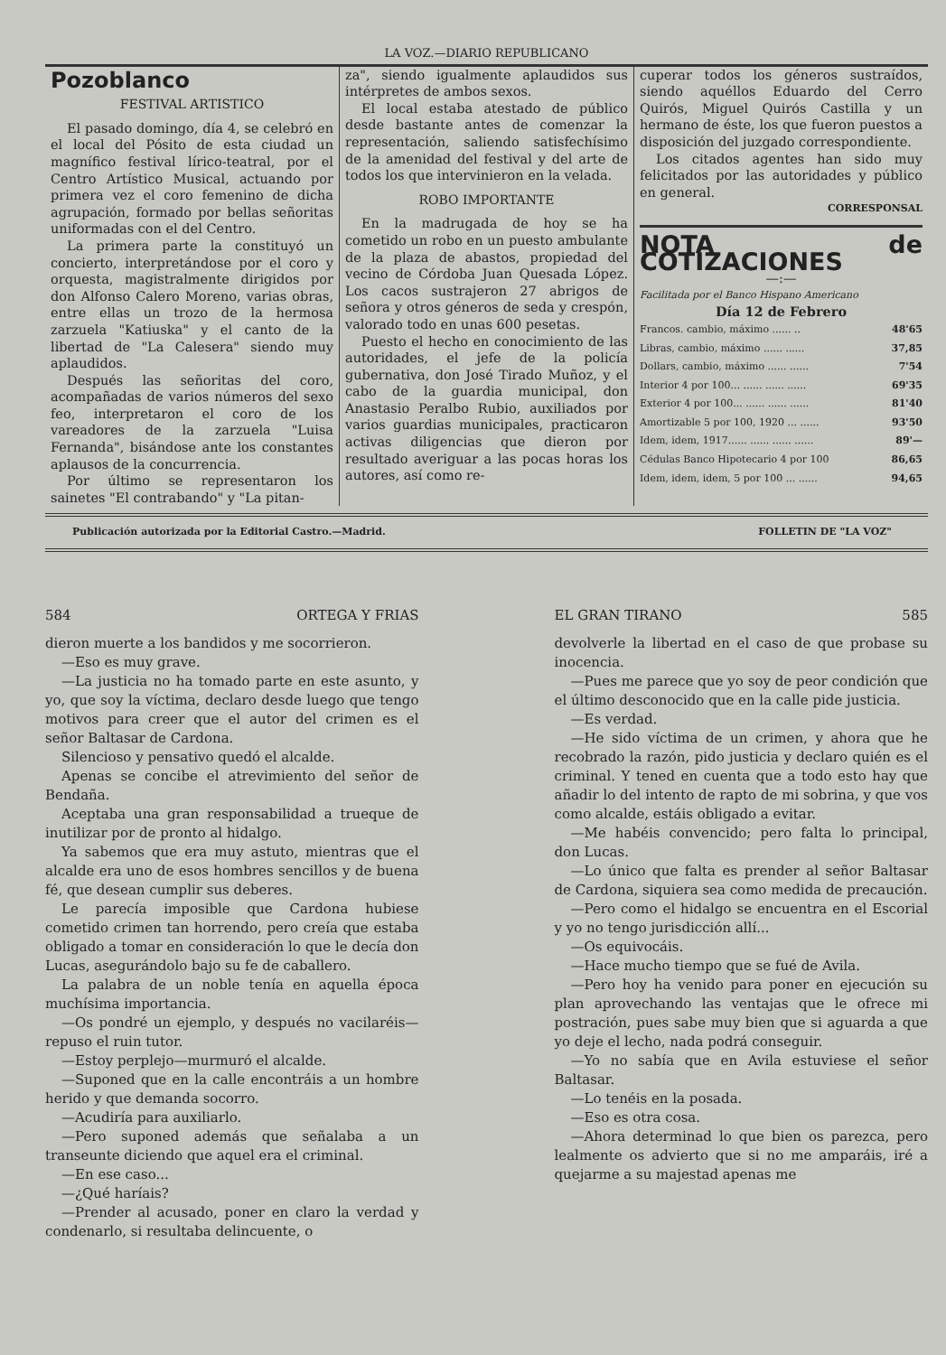LA VOZ.—DIARIO REPUBLICANO
Pozoblanco
FESTIVAL ARTISTICO
El pasado domingo, día 4, se celebró en el local del Pósito de esta ciudad un magnífico festival lírico-teatral, por el Centro Artístico Musical, actuando por primera vez el coro femenino de dicha agrupación, formado por bellas señoritas uniformadas con el del Centro.
La primera parte la constituyó un concierto, interpretándose por el coro y orquesta, magistralmente dirigidos por don Alfonso Calero Moreno, varias obras, entre ellas un trozo de la hermosa zarzuela "Katiuska" y el canto de la libertad de "La Calesera" siendo muy aplaudidos.
Después las señoritas del coro, acompañadas de varios números del sexo feo, interpretaron el coro de los vareadores de la zarzuela "Luisa Fernanda", bisándose ante los constantes aplausos de la concurrencia.
Por último se representaron los sainetes "El contrabando" y "La pitan-
za", siendo igualmente aplaudidos sus intérpretes de ambos sexos.
El local estaba atestado de público desde bastante antes de comenzar la representación, saliendo satisfechísimo de la amenidad del festival y del arte de todos los que intervinieron en la velada.
ROBO IMPORTANTE
En la madrugada de hoy se ha cometido un robo en un puesto ambulante de la plaza de abastos, propiedad del vecino de Córdoba Juan Quesada López. Los cacos sustrajeron 27 abrigos de señora y otros géneros de seda y crespón, valorado todo en unas 600 pesetas.
Puesto el hecho en conocimiento de las autoridades, el jefe de la policía gubernativa, don José Tirado Muñoz, y el cabo de la guardia municipal, don Anastasio Peralbo Rubio, auxiliados por varios guardias municipales, practicaron activas diligencias que dieron por resultado averiguar a las pocas horas los autores, así como re-
cuperar todos los géneros sustraídos, siendo aquéllos Eduardo del Cerro Quirós, Miguel Quirós Castilla y un hermano de éste, los que fueron puestos a disposición del juzgado correspondiente.
Los citados agentes han sido muy felicitados por las autoridades y público en general.
CORRESPONSAL
NOTA de COTIZACIONES
—:—
Facilitada por el Banco Hispano Americano
Día 12 de Febrero
| Francos. cambio, máximo ...... .. | 48'65 |
| Libras, cambio, máximo ...... ...... | 37,85 |
| Dollars, cambio, máximo ...... ...... | 7'54 |
| Interior 4 por 100... ...... ...... ...... | 69'35 |
| Exterior 4 por 100... ...... ...... ...... | 81'40 |
| Amortizable 5 por 100, 1920 ... ...... | 93'50 |
| Idem, idem, 1917...... ...... ...... ...... | 89'— |
| Cédulas Banco Hipotecario 4 por 100 | 86,65 |
| Idem, idem, idem, 5 por 100 ... ...... | 94,65 |
Publicación autorizada por la Editorial Castro.—Madrid. FOLLETIN DE "LA VOZ"
584 ORTEGA Y FRIAS
dieron muerte a los bandidos y me socorrieron.
—Eso es muy grave.
—La justicia no ha tomado parte en este asunto, y yo, que soy la víctima, declaro desde luego que tengo motivos para creer que el autor del crimen es el señor Baltasar de Cardona.
Silencioso y pensativo quedó el alcalde.
Apenas se concibe el atrevimiento del señor de Bendaña.
Aceptaba una gran responsabilidad a trueque de inutilizar por de pronto al hidalgo.
Ya sabemos que era muy astuto, mientras que el alcalde era uno de esos hombres sencillos y de buena fé, que desean cumplir sus deberes.
Le parecía imposible que Cardona hubiese cometido crimen tan horrendo, pero creía que estaba obligado a tomar en consideración lo que le decía don Lucas, asegurándolo bajo su fe de caballero.
La palabra de un noble tenía en aquella época muchísima importancia.
—Os pondré un ejemplo, y después no vacilaréis—repuso el ruin tutor.
—Estoy perplejo—murmuró el alcalde.
—Suponed que en la calle encontráis a un hombre herido y que demanda socorro.
—Acudiría para auxiliarlo.
—Pero suponed además que señalaba a un transeunte diciendo que aquel era el criminal.
—En ese caso...
—¿Qué haríais?
—Prender al acusado, poner en claro la verdad y condenarlo, si resultaba delincuente, o
EL GRAN TIRANO 585
devolverle la libertad en el caso de que probase su inocencia.
—Pues me parece que yo soy de peor condición que el último desconocido que en la calle pide justicia.
—Es verdad.
—He sido víctima de un crimen, y ahora que he recobrado la razón, pido justicia y declaro quién es el criminal. Y tened en cuenta que a todo esto hay que añadir lo del intento de rapto de mi sobrina, y que vos como alcalde, estáis obligado a evitar.
—Me habéis convencido; pero falta lo principal, don Lucas.
—Lo único que falta es prender al señor Baltasar de Cardona, siquiera sea como medida de precaución.
—Pero como el hidalgo se encuentra en el Escorial y yo no tengo jurisdicción allí...
—Os equivocáis.
—Hace mucho tiempo que se fué de Avila.
—Pero hoy ha venido para poner en ejecución su plan aprovechando las ventajas que le ofrece mi postración, pues sabe muy bien que si aguarda a que yo deje el lecho, nada podrá conseguir.
—Yo no sabía que en Avila estuviese el señor Baltasar.
—Lo tenéis en la posada.
—Eso es otra cosa.
—Ahora determinad lo que bien os parezca, pero lealmente os advierto que si no me amparáis, iré a quejarme a su majestad apenas me